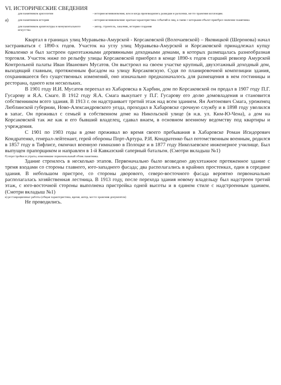VI. ИСТОРИЧЕСКИЕ СВЕДЕНИЯ
для памятников археологии
- история возникновения, кем и когда производились разведки и раскопки, место хранения коллекции.
а)
для памятников истории
- история возникновения: краткая характеристика событий и лиц, в связи с которыми объект приобрел значение памятника
для памятников архитектуры и монументального искусства
- автор, строитель, заказчик, история создания
Квартал в границах улиц Муравьева-Амурской - Корсаковской (Волочаевской) – Яковицкой (Шеронова) начал застраиваться с 1890-х годов. Участок на углу улиц Муравьева-Амурской и Корсаковской принадлежал купцу Коваленко и был застроен одноэтажными деревянными доходными домами, в которых размещалась разнообразная торговля. Участок ниже по рельефу улицы Корсаковской приобрел в конце 1890-х годов старший ревизор Амурской Контрольной палаты Иван Иванович Мусатов. Он выстроил на своем участке крупный, двухэтажный доходный дом, выходящий главным, протяженным фасадом на улицу Корсаковскую. Судя по планировочной композиции здания, сохранившееся без существенных изменений, оно изначально предназначалось для размещения в нем гостиницы и ресторана, одного или нескольких.
В 1901 году И.И. Мусатов переехал из Хабаровска в Харбин, дом по Корсаковской он продал в 1907 году П.Г. Гусарову и Я.А. Смаге. В 1912 году Я.А. Смага выкупает у П.Г. Гусарову его долю домовладения и становится собственником всего здания. В 1913 г. он надстраивает третий этаж над всем зданием. Ян Антонович Смага, уроженец Люблинской губернии, Ново-Александровского уезда, проходил в Хабаровске срочную службу и в 1898 году уволился в запас. Он проживал с семьей в собственном доме на Никольской улице (в н.в. ул. Ким-Ю-Чена), а дом на Корсаковской так же как и его бывший владелец, сдавал внаем, в основном военному ведомству под квартиры и учреждения.
С 1901 по 1903 годы в доме проживал во время своего пребывания в Хабаровске Роман Исидорович Кондратенко, генерал-лейтенант, герой обороны Порт-Артура. Р.И. Кондратенко был потомственным военным, родился в 1857 году в Тифлисе, окончил военную гимназию в Полоцке и в 1877 году Николаевское инженерное училище. Был выпущен прапорщиком и направлен в 1-й Кавказский саперный батальон. (Смотри вкладыш №1)
б) перестройки и утраты, изменившие первоначальный облик памятника.
Здание строилось в несколько этапов. Первоначально было возведено двухэтажное протяженное здание с тремя входами со стороны главного, юго-западного фасада; два располагались в крайних простенках, один в середине здания. В небольшом пристрое, со стороны дворового, северо-восточного фасада вероятно первоначально располагалась хозяйственная лестница. В 1913 году, после перехода здания новому владельцу был надстроен третий этаж, с юго-восточной стороны выполнена пристройка одной высоты и в едином стиле с надстроенным зданием. (Смотри вкладыш №1)
в) реставрационные работы (общая характеристика, время, автор, место хранения документов)
Не проводились.